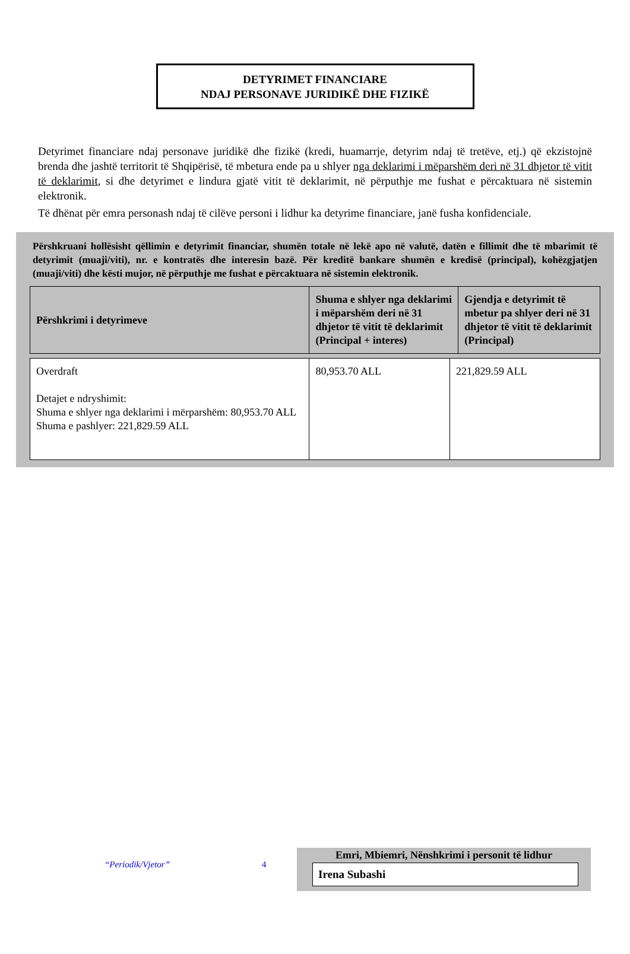DETYRIMET FINANCIARE
NDAJ PERSONAVE JURIDIKË DHE FIZIKË
Detyrimet financiare ndaj personave juridikë dhe fizikë (kredi, huamarrje, detyrim ndaj të tretëve, etj.) që ekzistojnë brenda dhe jashtë territorit të Shqipërisë, të mbetura ende pa u shlyer nga deklarimi i mëparshëm deri në 31 dhjetor të vitit të deklarimit, si dhe detyrimet e lindura gjatë vitit të deklarimit, në përputhje me fushat e përcaktuara në sistemin elektronik.
Të dhënat për emra personash ndaj të cilëve personi i lidhur ka detyrime financiare, janë fusha konfidenciale.
Përshkruani hollësisht qëllimin e detyrimit financiar, shumën totale në lekë apo në valutë, datën e fillimit dhe të mbarimit të detyrimit (muaji/viti), nr. e kontratës dhe interesin bazë. Për kreditë bankare shumën e kredisë (principal), kohëzgjatjen (muaji/viti) dhe kësti mujor, në përputhje me fushat e përcaktuara në sistemin elektronik.
| Përshkrimi i detyrimeve | Shuma e shlyer nga deklarimi i mëparshëm deri në 31 dhjetor të vitit të deklarimit (Principal + interes) | Gjendja e detyrimit të mbetur pa shlyer deri në 31 dhjetor të vitit të deklarimit (Principal) |
| --- | --- | --- |
| Overdraft Detajet e ndryshimit: Shuma e shlyer nga deklarimi i mërparshëm: 80,953.70 ALL Shuma e pashlyer: 221,829.59 ALL | 80,953.70 ALL | 221,829.59 ALL |
“Periodik/Vjetor” 4
Emri, Mbiemri, Nënshkrimi i personit të lidhur
Irena Subashi